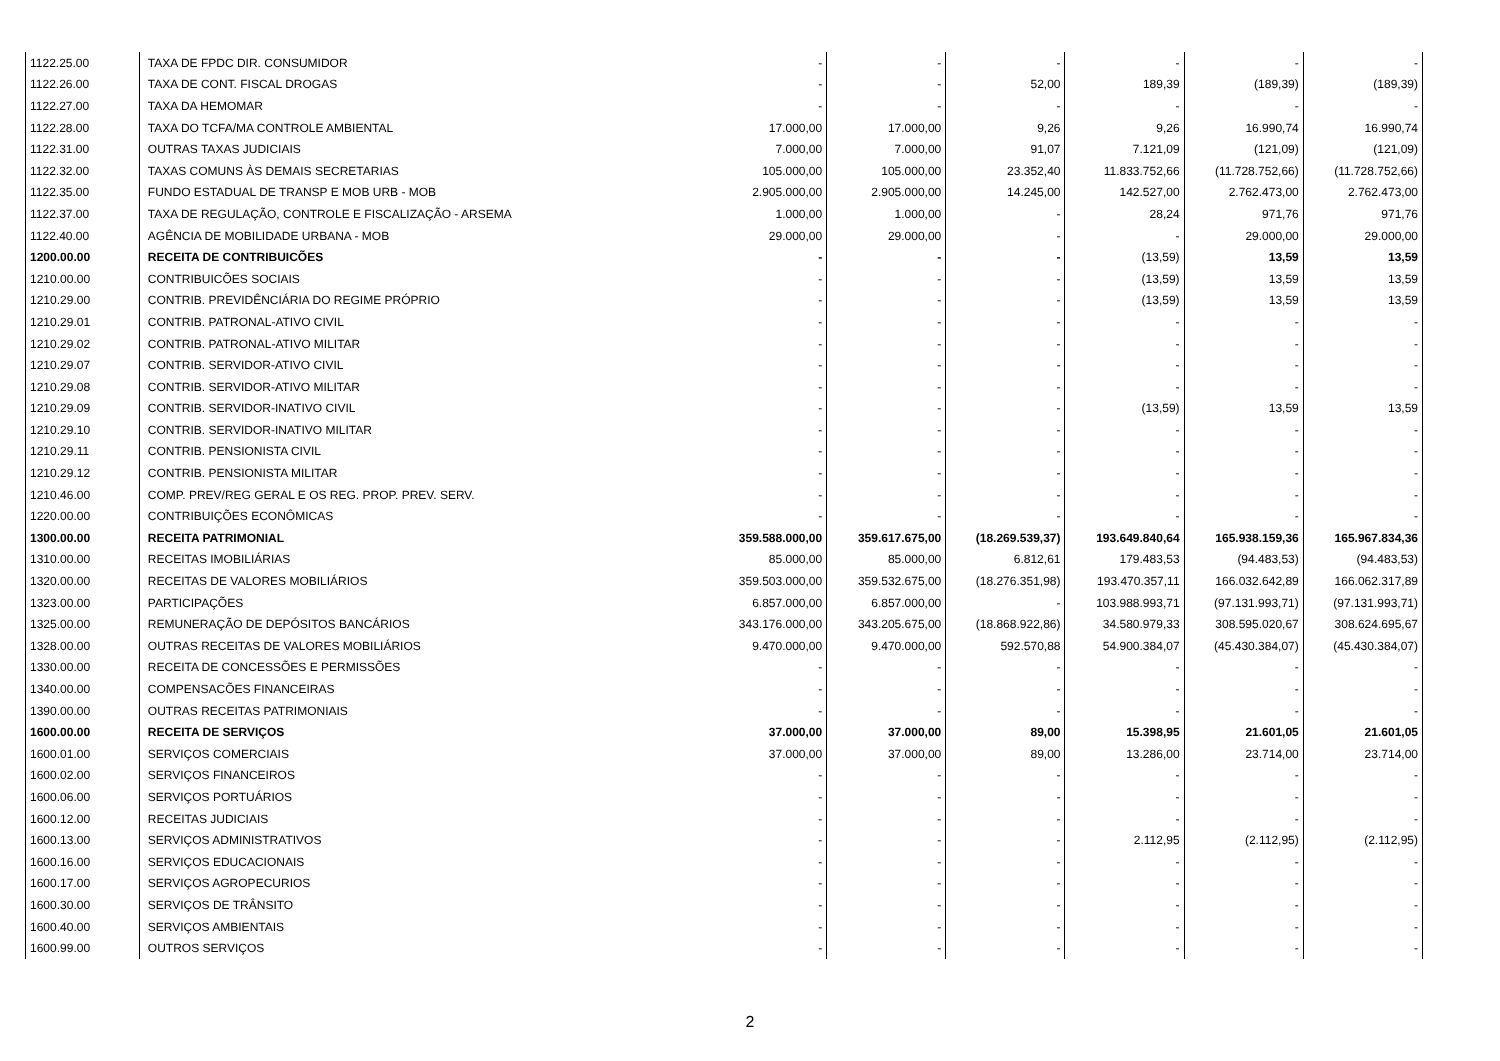| 1122.25.00 | TAXA DE FPDC DIR. CONSUMIDOR | - | - | - | - | - | - |
| 1122.26.00 | TAXA DE CONT. FISCAL DROGAS | - | - | 52,00 | 189,39 | (189,39) | (189,39) |
| 1122.27.00 | TAXA DA HEMOMAR | - | - | - | - | - | - |
| 1122.28.00 | TAXA DO TCFA/MA CONTROLE AMBIENTAL | 17.000,00 | 17.000,00 | 9,26 | 9,26 | 16.990,74 | 16.990,74 |
| 1122.31.00 | OUTRAS TAXAS JUDICIAIS | 7.000,00 | 7.000,00 | 91,07 | 7.121,09 | (121,09) | (121,09) |
| 1122.32.00 | TAXAS COMUNS ÀS DEMAIS SECRETARIAS | 105.000,00 | 105.000,00 | 23.352,40 | 11.833.752,66 | (11.728.752,66) | (11.728.752,66) |
| 1122.35.00 | FUNDO ESTADUAL DE TRANSP E MOB URB - MOB | 2.905.000,00 | 2.905.000,00 | 14.245,00 | 142.527,00 | 2.762.473,00 | 2.762.473,00 |
| 1122.37.00 | TAXA DE REGULAÇÃO, CONTROLE E FISCALIZAÇÃO - ARSEMA | 1.000,00 | 1.000,00 | - | 28,24 | 971,76 | 971,76 |
| 1122.40.00 | AGÊNCIA DE MOBILIDADE URBANA - MOB | 29.000,00 | 29.000,00 | - | - | 29.000,00 | 29.000,00 |
| 1200.00.00 | RECEITA DE CONTRIBUICÕES | - | - | - | (13,59) | 13,59 | 13,59 |
| 1210.00.00 | CONTRIBUICÕES SOCIAIS | - | - | - | (13,59) | 13,59 | 13,59 |
| 1210.29.00 | CONTRIB. PREVIDÊNCIÁRIA DO REGIME PRÓPRIO | - | - | - | (13,59) | 13,59 | 13,59 |
| 1210.29.01 | CONTRIB. PATRONAL-ATIVO CIVIL | - | - | - | - | - | - |
| 1210.29.02 | CONTRIB. PATRONAL-ATIVO MILITAR | - | - | - | - | - | - |
| 1210.29.07 | CONTRIB. SERVIDOR-ATIVO CIVIL | - | - | - | - | - | - |
| 1210.29.08 | CONTRIB. SERVIDOR-ATIVO MILITAR | - | - | - | - | - | - |
| 1210.29.09 | CONTRIB. SERVIDOR-INATIVO CIVIL | - | - | - | (13,59) | 13,59 | 13,59 |
| 1210.29.10 | CONTRIB. SERVIDOR-INATIVO MILITAR | - | - | - | - | - | - |
| 1210.29.11 | CONTRIB. PENSIONISTA CIVIL | - | - | - | - | - | - |
| 1210.29.12 | CONTRIB. PENSIONISTA MILITAR | - | - | - | - | - | - |
| 1210.46.00 | COMP. PREV/REG GERAL E OS REG. PROP. PREV. SERV. | - | - | - | - | - | - |
| 1220.00.00 | CONTRIBUIÇÕES ECONÔMICAS | - | - | - | - | - | - |
| 1300.00.00 | RECEITA PATRIMONIAL | 359.588.000,00 | 359.617.675,00 | (18.269.539,37) | 193.649.840,64 | 165.938.159,36 | 165.967.834,36 |
| 1310.00.00 | RECEITAS IMOBILIÁRIAS | 85.000,00 | 85.000,00 | 6.812,61 | 179.483,53 | (94.483,53) | (94.483,53) |
| 1320.00.00 | RECEITAS DE VALORES MOBILIÁRIOS | 359.503.000,00 | 359.532.675,00 | (18.276.351,98) | 193.470.357,11 | 166.032.642,89 | 166.062.317,89 |
| 1323.00.00 | PARTICIPAÇÕES | 6.857.000,00 | 6.857.000,00 | - | 103.988.993,71 | (97.131.993,71) | (97.131.993,71) |
| 1325.00.00 | REMUNERAÇÃO DE DEPÓSITOS BANCÁRIOS | 343.176.000,00 | 343.205.675,00 | (18.868.922,86) | 34.580.979,33 | 308.595.020,67 | 308.624.695,67 |
| 1328.00.00 | OUTRAS RECEITAS DE VALORES MOBILIÁRIOS | 9.470.000,00 | 9.470.000,00 | 592.570,88 | 54.900.384,07 | (45.430.384,07) | (45.430.384,07) |
| 1330.00.00 | RECEITA DE CONCESSÕES E PERMISSÕES | - | - | - | - | - | - |
| 1340.00.00 | COMPENSACÕES FINANCEIRAS | - | - | - | - | - | - |
| 1390.00.00 | OUTRAS RECEITAS PATRIMONIAIS | - | - | - | - | - | - |
| 1600.00.00 | RECEITA DE SERVIÇOS | 37.000,00 | 37.000,00 | 89,00 | 15.398,95 | 21.601,05 | 21.601,05 |
| 1600.01.00 | SERVIÇOS COMERCIAIS | 37.000,00 | 37.000,00 | 89,00 | 13.286,00 | 23.714,00 | 23.714,00 |
| 1600.02.00 | SERVIÇOS FINANCEIROS | - | - | - | - | - | - |
| 1600.06.00 | SERVIÇOS PORTUÁRIOS | - | - | - | - | - | - |
| 1600.12.00 | RECEITAS JUDICIAIS | - | - | - | - | - | - |
| 1600.13.00 | SERVIÇOS ADMINISTRATIVOS | - | - | - | 2.112,95 | (2.112,95) | (2.112,95) |
| 1600.16.00 | SERVIÇOS EDUCACIONAIS | - | - | - | - | - | - |
| 1600.17.00 | SERVIÇOS AGROPECURIOS | - | - | - | - | - | - |
| 1600.30.00 | SERVIÇOS DE TRÂNSITO | - | - | - | - | - | - |
| 1600.40.00 | SERVIÇOS AMBIENTAIS | - | - | - | - | - | - |
| 1600.99.00 | OUTROS SERVIÇOS | - | - | - | - | - | - |
2